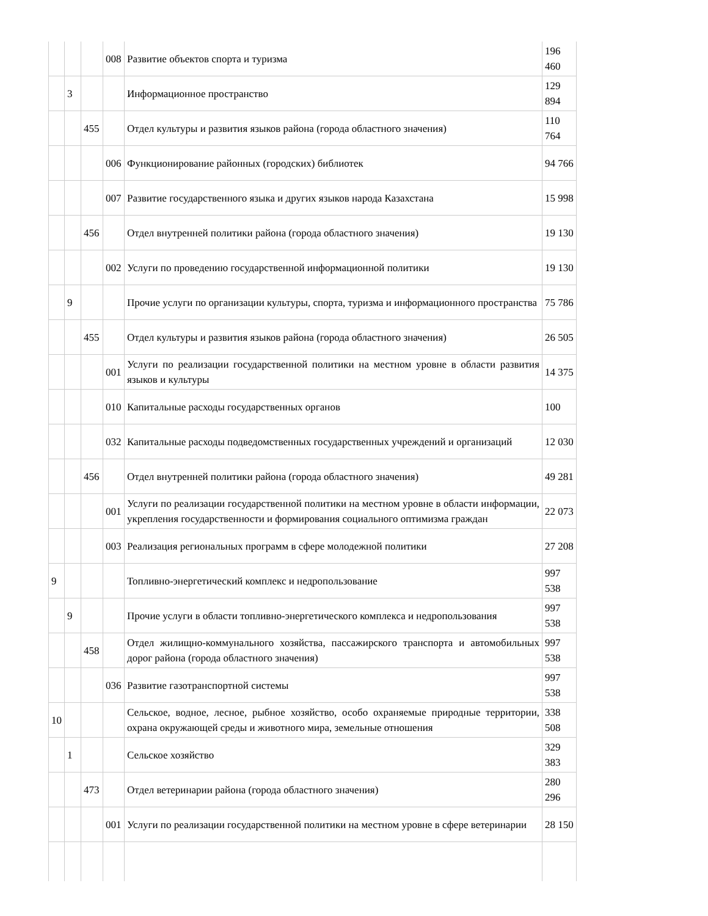| | | | 008 | Развитие объектов спорта и туризма | 196 460 |
| | 3 | | | Информационное пространство | 129 894 |
| | | 455 | | Отдел культуры и развития языков района (города областного значения) | 110 764 |
| | | | 006 | Функционирование районных (городских) библиотек | 94 766 |
| | | | 007 | Развитие государственного языка и других языков народа Казахстана | 15 998 |
| | | 456 | | Отдел внутренней политики района (города областного значения) | 19 130 |
| | | | 002 | Услуги по проведению государственной информационной политики | 19 130 |
| | 9 | | | Прочие услуги по организации культуры, спорта, туризма и информационного пространства | 75 786 |
| | | 455 | | Отдел культуры и развития языков района (города областного значения) | 26 505 |
| | | | 001 | Услуги по реализации государственной политики на местном уровне в области развития языков и культуры | 14 375 |
| | | | 010 | Капитальные расходы государственных органов | 100 |
| | | | 032 | Капитальные расходы подведомственных государственных учреждений и организаций | 12 030 |
| | | 456 | | Отдел внутренней политики района (города областного значения) | 49 281 |
| | | | 001 | Услуги по реализации государственной политики на местном уровне в области информации, укрепления государственности и формирования социального оптимизма граждан | 22 073 |
| | | | 003 | Реализация региональных программ в сфере молодежной политики | 27 208 |
| 9 | | | | Топливно-энергетический комплекс и недропользование | 997 538 |
| | 9 | | | Прочие услуги в области топливно-энергетического комплекса и недропользования | 997 538 |
| | | 458 | | Отдел жилищно-коммунального хозяйства, пассажирского транспорта и автомобильных дорог района (города областного значения) | 997 538 |
| | | | 036 | Развитие газотранспортной системы | 997 538 |
| 10 | | | | Сельское, водное, лесное, рыбное хозяйство, особо охраняемые природные территории, охрана окружающей среды и животного мира, земельные отношения | 338 508 |
| | 1 | | | Сельское хозяйство | 329 383 |
| | | 473 | | Отдел ветеринарии района (города областного значения) | 280 296 |
| | | | 001 | Услуги по реализации государственной политики на местном уровне в сфере ветеринарии | 28 150 |